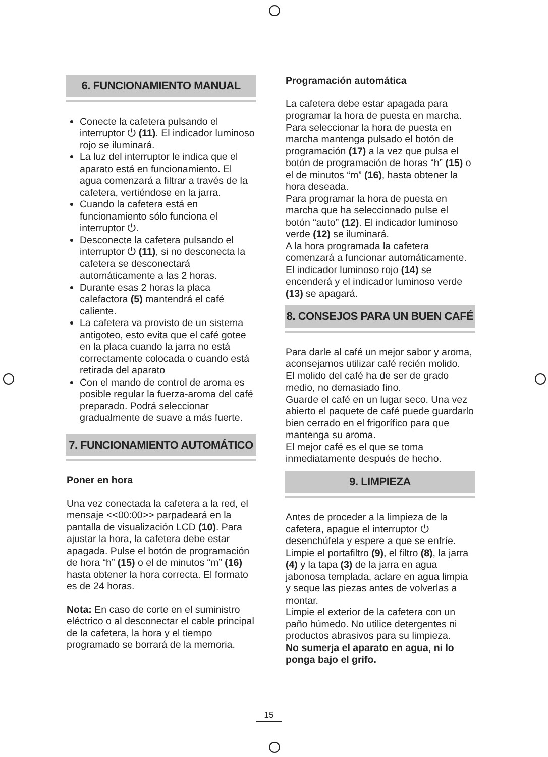6. FUNCIONAMIENTO MANUAL
Conecte la cafetera pulsando el interruptor ⏻ (11). El indicador luminoso rojo se iluminará.
La luz del interruptor le indica que el aparato está en funcionamiento. El agua comenzará a filtrar a través de la cafetera, vertiéndose en la jarra.
Cuando la cafetera está en funcionamiento sólo funciona el interruptor ⏻.
Desconecte la cafetera pulsando el interruptor ⏻ (11), si no desconecta la cafetera se desconectará automáticamente a las 2 horas.
Durante esas 2 horas la placa calefactora (5) mantendrá el café caliente.
La cafetera va provisto de un sistema antigoteo, esto evita que el café gotee en la placa cuando la jarra no está correctamente colocada o cuando está retirada del aparato
Con el mando de control de aroma es posible regular la fuerza-aroma del café preparado. Podrá seleccionar gradualmente de suave a más fuerte.
7. FUNCIONAMIENTO AUTOMÁTICO
Poner en hora
Una vez conectada la cafetera a la red, el mensaje <<00:00>> parpadeará en la pantalla de visualización LCD (10). Para ajustar la hora, la cafetera debe estar apagada. Pulse el botón de programación de hora “h” (15) o el de minutos “m” (16) hasta obtener la hora correcta. El formato es de 24 horas.
Nota: En caso de corte en el suministro eléctrico o al desconectar el cable principal de la cafetera, la hora y el tiempo programado se borrará de la memoria.
Programación automática
La cafetera debe estar apagada para programar la hora de puesta en marcha.
Para seleccionar la hora de puesta en marcha mantenga pulsado el botón de programación (17) a la vez que pulsa el botón de programación de horas “h” (15) o el de minutos “m” (16), hasta obtener la hora deseada.
Para programar la hora de puesta en marcha que ha seleccionado pulse el botón “auto” (12). El indicador luminoso verde (12) se iluminará.
A la hora programada la cafetera comenzará a funcionar automáticamente. El indicador luminoso rojo (14) se encenderá y el indicador luminoso verde (13) se apagará.
8. CONSEJOS PARA UN BUEN CAFÉ
Para darle al café un mejor sabor y aroma, aconsejamos utilizar café recién molido.
El molido del café ha de ser de grado medio, no demasiado fino.
Guarde el café en un lugar seco. Una vez abierto el paquete de café puede guardarlo bien cerrado en el frigorífico para que mantenga su aroma.
El mejor café es el que se toma inmediatamente después de hecho.
9. LIMPIEZA
Antes de proceder a la limpieza de la cafetera, apague el interruptor ⏻ desenchúfela y espere a que se enfríe.
Limpie el portafiltro (9), el filtro (8), la jarra (4) y la tapa (3) de la jarra en agua jabonosa templada, aclare en agua limpia y seque las piezas antes de volverlas a montar.
Limpie el exterior de la cafetera con un paño húmedo. No utilice detergentes ni productos abrasivos para su limpieza.
No sumerja el aparato en agua, ni lo ponga bajo el grifo.
15